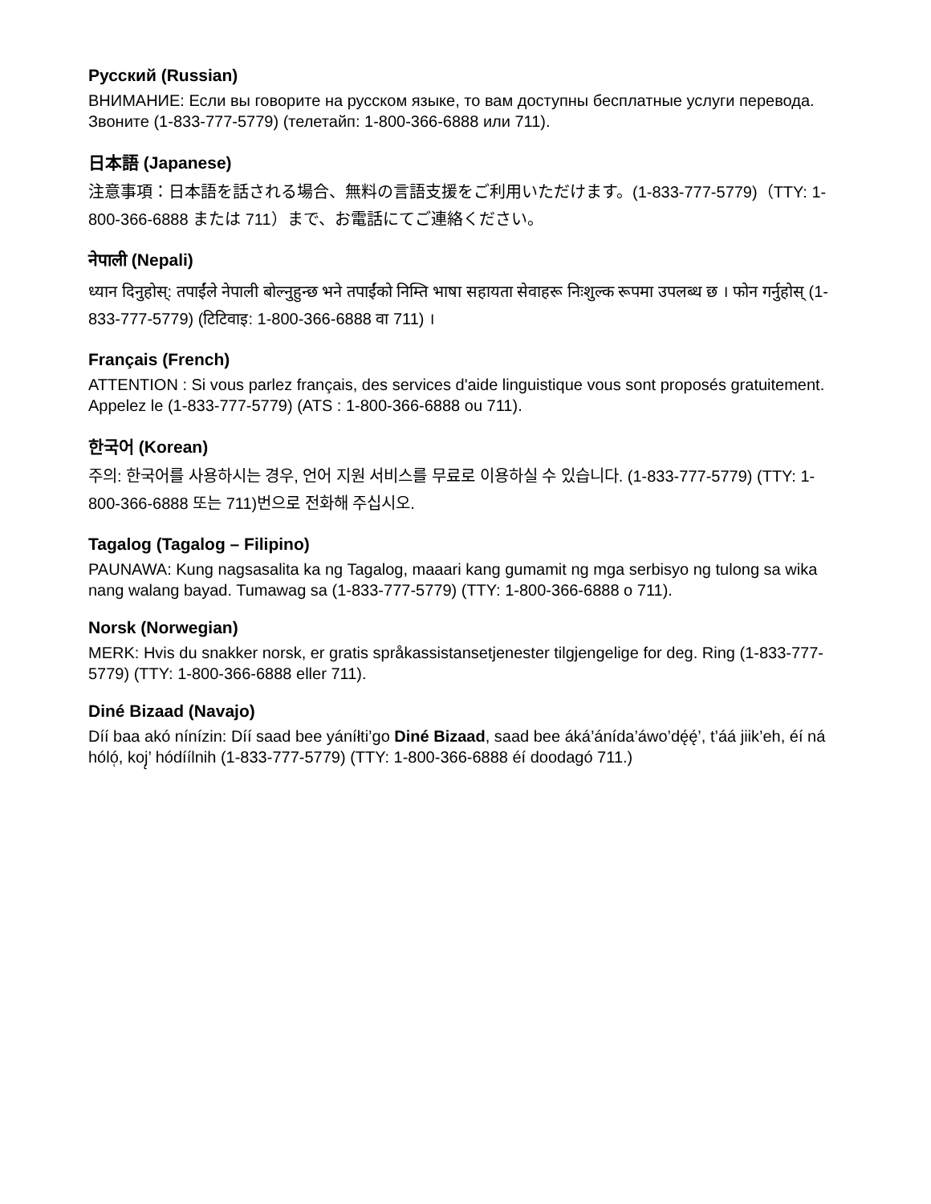Русский (Russian)
ВНИМАНИЕ: Если вы говорите на русском языке, то вам доступны бесплатные услуги перевода. Звоните (1-833-777-5779) (телетайп: 1-800-366-6888 или 711).
日本語 (Japanese)
注意事項：日本語を話される場合、無料の言語支援をご利用いただけます。(1-833-777-5779)（TTY: 1-800-366-6888 または 711）まで、お電話にてご連絡ください。
नेपाली (Nepali)
ध्यान दिनुहोस्: तपाईंले नेपाली बोल्नुहुन्छ भने तपाईंको निम्ति भाषा सहायता सेवाहरू निःशुल्क रूपमा उपलब्ध छ । फोन गर्नुहोस् (1-833-777-5779) (टिटिवाइ: 1-800-366-6888 वा 711) ।
Français (French)
ATTENTION : Si vous parlez français, des services d'aide linguistique vous sont proposés gratuitement. Appelez le (1-833-777-5779) (ATS : 1-800-366-6888 ou 711).
한국어 (Korean)
주의: 한국어를 사용하시는 경우, 언어 지원 서비스를 무료로 이용하실 수 있습니다. (1-833-777-5779) (TTY: 1-800-366-6888 또는 711)번으로 전화해 주십시오.
Tagalog (Tagalog – Filipino)
PAUNAWA: Kung nagsasalita ka ng Tagalog, maaari kang gumamit ng mga serbisyo ng tulong sa wika nang walang bayad. Tumawag sa (1-833-777-5779) (TTY: 1-800-366-6888 o 711).
Norsk (Norwegian)
MERK: Hvis du snakker norsk, er gratis språkassistansetjenester tilgjengelige for deg. Ring (1-833-777-5779) (TTY: 1-800-366-6888 eller 711).
Diné Bizaad (Navajo)
Díí baa akó nínízin: Díí saad bee yáníłti’go Diné Bizaad, saad bee áká’ánída’áwo’dę́ę́’, t’áá jiik’eh, éí ná hóló̜, koj̨’ hódíílnih (1-833-777-5779) (TTY: 1-800-366-6888 éí doodagó 711.)